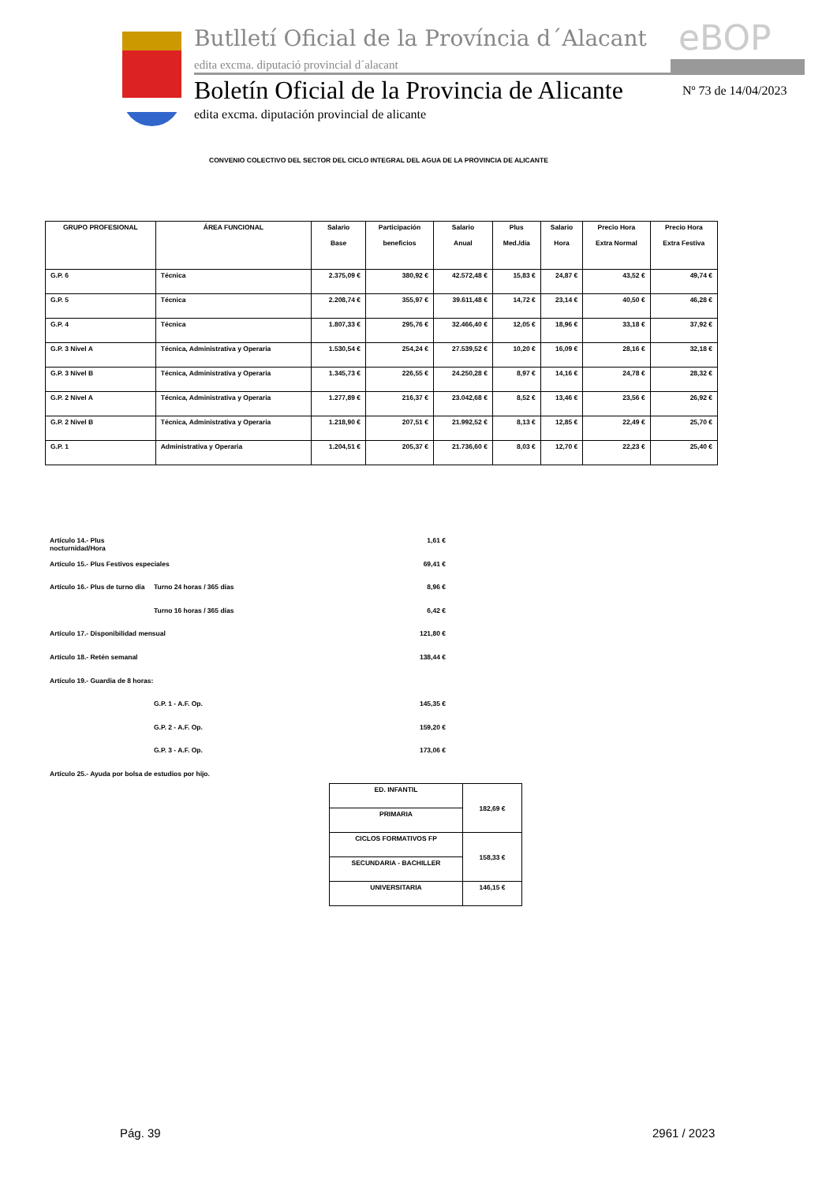Butlletí Oficial de la Província d´Alacant
eBOP
edita excma. diputació provincial d´alacant
Boletín Oficial de la Provincia de Alicante
Nº 73 de 14/04/2023
edita excma. diputación provincial de alicante
CONVENIO COLECTIVO DEL SECTOR DEL CICLO INTEGRAL DEL AGUA DE LA PROVINCIA DE ALICANTE
| GRUPO PROFESIONAL | ÁREA FUNCIONAL | Salario Base | Participación beneficios | Salario Anual | Plus Med./día | Salario Hora | Precio Hora Extra Normal | Precio Hora Extra Festiva |
| --- | --- | --- | --- | --- | --- | --- | --- | --- |
| G.P. 6 | Técnica | 2.375,09 € | 380,92 € | 42.572,48 € | 15,83 € | 24,87 € | 43,52 € | 49,74 € |
| G.P. 5 | Técnica | 2.208,74 € | 355,97 € | 39.611,48 € | 14,72 € | 23,14 € | 40,50 € | 46,28 € |
| G.P. 4 | Técnica | 1.807,33 € | 295,76 € | 32.466,40 € | 12,05 € | 18,96 € | 33,18 € | 37,92 € |
| G.P. 3 Nivel A | Técnica, Administrativa y Operaria | 1.530,54 € | 254,24 € | 27.539,52 € | 10,20 € | 16,09 € | 28,16 € | 32,18 € |
| G.P. 3 Nivel B | Técnica, Administrativa y Operaria | 1.345,73 € | 226,55 € | 24.250,28 € | 8,97 € | 14,16 € | 24,78 € | 28,32 € |
| G.P. 2 Nivel A | Técnica, Administrativa y Operaria | 1.277,89 € | 216,37 € | 23.042,68 € | 8,52 € | 13,46 € | 23,56 € | 26,92 € |
| G.P. 2 Nivel B | Técnica, Administrativa y Operaria | 1.218,90 € | 207,51 € | 21.992,52 € | 8,13 € | 12,85 € | 22,49 € | 25,70 € |
| G.P. 1 | Administrativa y Operaria | 1.204,51 € | 205,37 € | 21.736,60 € | 8,03 € | 12,70 € | 22,23 € | 25,40 € |
Artículo 14.- Plus nocturnidad/Hora 1,61 €
Artículo 15.- Plus Festivos especiales 69,41 €
Artículo 16.- Plus de turno día Turno 24 horas / 365 días 8,96 €
Turno 16 horas / 365 días 6,42 €
Artículo 17.- Disponibilidad mensual 121,80 €
Artículo 18.- Retén semanal 138,44 €
Artículo 19.- Guardia de 8 horas:
G.P. 1 - A.F. Op. 145,35 €
G.P. 2 - A.F. Op. 159,20 €
G.P. 3 - A.F. Op. 173,06 €
Artículo 25.- Ayuda por bolsa de estudios por hijo.
| ED. INFANTIL | 182,69 € |
| PRIMARIA | |
| CICLOS FORMATIVOS FP | 158,33 € |
| SECUNDARIA - BACHILLER | |
| UNIVERSITARIA | 146,15 € |
Pág. 39 2961 / 2023